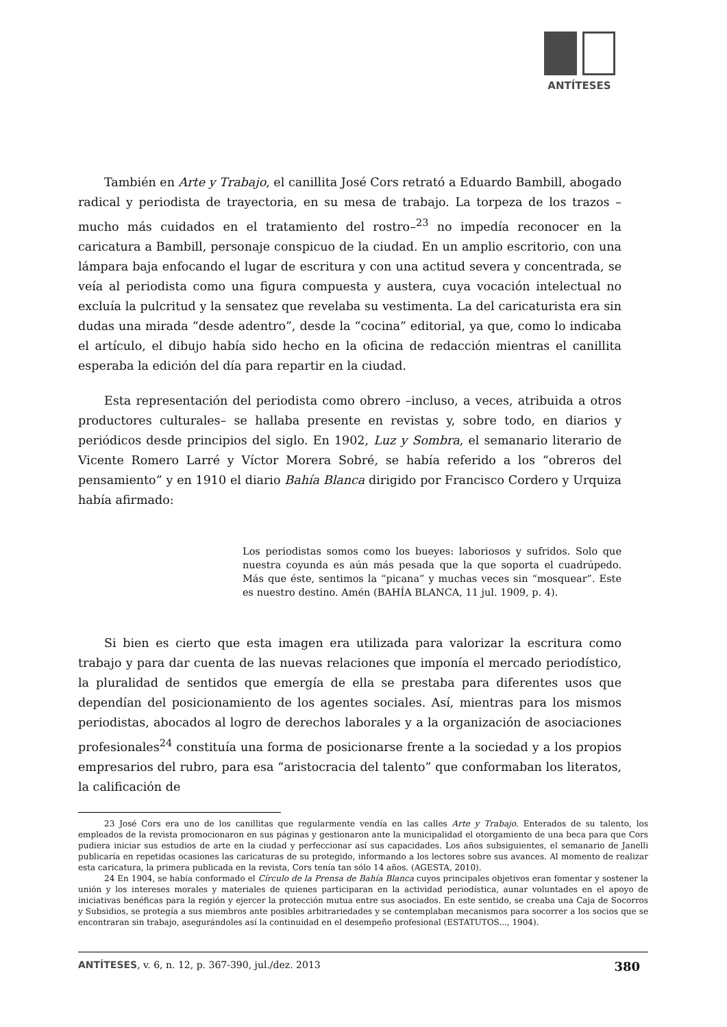ANTÍTESES
También en Arte y Trabajo, el canillita José Cors retrató a Eduardo Bambill, abogado radical y periodista de trayectoria, en su mesa de trabajo. La torpeza de los trazos –mucho más cuidados en el tratamiento del rostro–<sup>23</sup> no impedía reconocer en la caricatura a Bambill, personaje conspicuo de la ciudad. En un amplio escritorio, con una lámpara baja enfocando el lugar de escritura y con una actitud severa y concentrada, se veía al periodista como una figura compuesta y austera, cuya vocación intelectual no excluía la pulcritud y la sensatez que revelaba su vestimenta. La del caricaturista era sin dudas una mirada “desde adentro”, desde la “cocina” editorial, ya que, como lo indicaba el artículo, el dibujo había sido hecho en la oficina de redacción mientras el canillita esperaba la edición del día para repartir en la ciudad.
Esta representación del periodista como obrero –incluso, a veces, atribuida a otros productores culturales– se hallaba presente en revistas y, sobre todo, en diarios y periódicos desde principios del siglo. En 1902, Luz y Sombra, el semanario literario de Vicente Romero Larré y Víctor Morera Sobré, se había referido a los “obreros del pensamiento” y en 1910 el diario Bahía Blanca dirigido por Francisco Cordero y Urquiza había afirmado:
Los periodistas somos como los bueyes: laboriosos y sufridos. Solo que nuestra coyunda es aún más pesada que la que soporta el cuadrúpedo. Más que éste, sentimos la “picana” y muchas veces sin “mosquear”. Este es nuestro destino. Amén (BAHÍA BLANCA, 11 jul. 1909, p. 4).
Si bien es cierto que esta imagen era utilizada para valorizar la escritura como trabajo y para dar cuenta de las nuevas relaciones que imponía el mercado periodístico, la pluralidad de sentidos que emergía de ella se prestaba para diferentes usos que dependían del posicionamiento de los agentes sociales. Así, mientras para los mismos periodistas, abocados al logro de derechos laborales y a la organización de asociaciones profesionales<sup>24</sup> constituía una forma de posicionarse frente a la sociedad y a los propios empresarios del rubro, para esa “aristocracia del talento” que conformaban los literatos, la calificación de
23 José Cors era uno de los canillitas que regularmente vendía en las calles Arte y Trabajo. Enterados de su talento, los empleados de la revista promocionaron en sus páginas y gestionaron ante la municipalidad el otorgamiento de una beca para que Cors pudiera iniciar sus estudios de arte en la ciudad y perfeccionar así sus capacidades. Los años subsiguientes, el semanario de Janelli publicaría en repetidas ocasiones las caricaturas de su protegido, informando a los lectores sobre sus avances. Al momento de realizar esta caricatura, la primera publicada en la revista, Cors tenía tan sólo 14 años. (AGESTA, 2010).
24 En 1904, se había conformado el Círculo de la Prensa de Bahía Blanca cuyos principales objetivos eran fomentar y sostener la unión y los intereses morales y materiales de quienes participaran en la actividad periodística, aunar voluntades en el apoyo de iniciativas benéficas para la región y ejercer la protección mutua entre sus asociados. En este sentido, se creaba una Caja de Socorros y Subsidios, se protegía a sus miembros ante posibles arbitrariedades y se contemplaban mecanismos para socorrer a los socios que se encontraran sin trabajo, asegurándoles así la continuidad en el desempeño profesional (ESTATUTOS..., 1904).
ANTÍTESES, v. 6, n. 12, p. 367-390, jul./dez. 2013 380